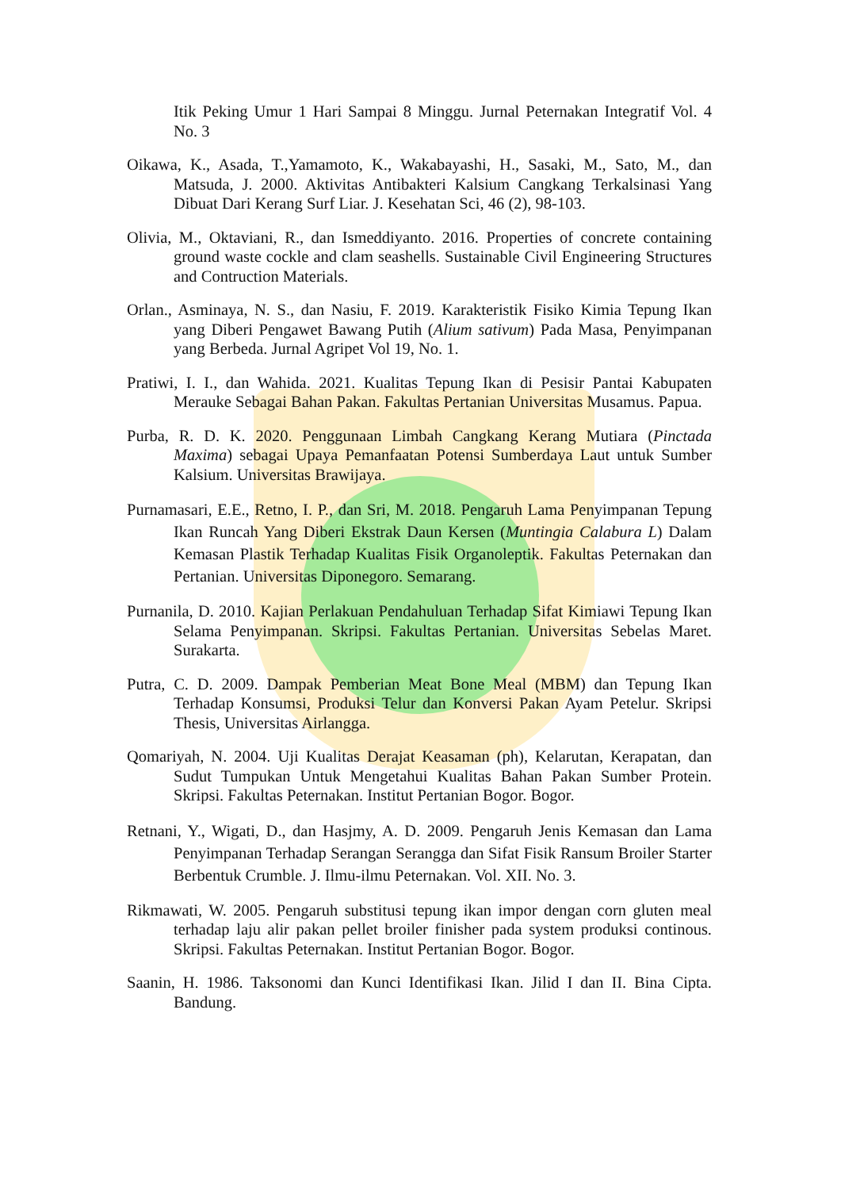Itik Peking Umur 1 Hari Sampai 8 Minggu. Jurnal Peternakan Integratif Vol. 4 No. 3
Oikawa, K., Asada, T.,Yamamoto, K., Wakabayashi, H., Sasaki, M., Sato, M., dan Matsuda, J. 2000. Aktivitas Antibakteri Kalsium Cangkang Terkalsinasi Yang Dibuat Dari Kerang Surf Liar. J. Kesehatan Sci, 46 (2), 98-103.
Olivia, M., Oktaviani, R., dan Ismeddiyanto. 2016. Properties of concrete containing ground waste cockle and clam seashells. Sustainable Civil Engineering Structures and Contruction Materials.
Orlan., Asminaya, N. S., dan Nasiu, F. 2019. Karakteristik Fisiko Kimia Tepung Ikan yang Diberi Pengawet Bawang Putih (Alium sativum) Pada Masa, Penyimpanan yang Berbeda. Jurnal Agripet Vol 19, No. 1.
Pratiwi, I. I., dan Wahida. 2021. Kualitas Tepung Ikan di Pesisir Pantai Kabupaten Merauke Sebagai Bahan Pakan. Fakultas Pertanian Universitas Musamus. Papua.
Purba, R. D. K. 2020. Penggunaan Limbah Cangkang Kerang Mutiara (Pinctada Maxima) sebagai Upaya Pemanfaatan Potensi Sumberdaya Laut untuk Sumber Kalsium. Universitas Brawijaya.
Purnamasari, E.E., Retno, I. P., dan Sri, M. 2018. Pengaruh Lama Penyimpanan Tepung Ikan Runcah Yang Diberi Ekstrak Daun Kersen (Muntingia Calabura L) Dalam Kemasan Plastik Terhadap Kualitas Fisik Organoleptik. Fakultas Peternakan dan Pertanian. Universitas Diponegoro. Semarang.
Purnanila, D. 2010. Kajian Perlakuan Pendahuluan Terhadap Sifat Kimiawi Tepung Ikan Selama Penyimpanan. Skripsi. Fakultas Pertanian. Universitas Sebelas Maret. Surakarta.
Putra, C. D. 2009. Dampak Pemberian Meat Bone Meal (MBM) dan Tepung Ikan Terhadap Konsumsi, Produksi Telur dan Konversi Pakan Ayam Petelur. Skripsi Thesis, Universitas Airlangga.
Qomariyah, N. 2004. Uji Kualitas Derajat Keasaman (ph), Kelarutan, Kerapatan, dan Sudut Tumpukan Untuk Mengetahui Kualitas Bahan Pakan Sumber Protein. Skripsi. Fakultas Peternakan. Institut Pertanian Bogor. Bogor.
Retnani, Y., Wigati, D., dan Hasjmy, A. D. 2009. Pengaruh Jenis Kemasan dan Lama Penyimpanan Terhadap Serangan Serangga dan Sifat Fisik Ransum Broiler Starter Berbentuk Crumble. J. Ilmu-ilmu Peternakan. Vol. XII. No. 3.
Rikmawati, W. 2005. Pengaruh substitusi tepung ikan impor dengan corn gluten meal terhadap laju alir pakan pellet broiler finisher pada system produksi continous. Skripsi. Fakultas Peternakan. Institut Pertanian Bogor. Bogor.
Saanin, H. 1986. Taksonomi dan Kunci Identifikasi Ikan. Jilid I dan II. Bina Cipta. Bandung.